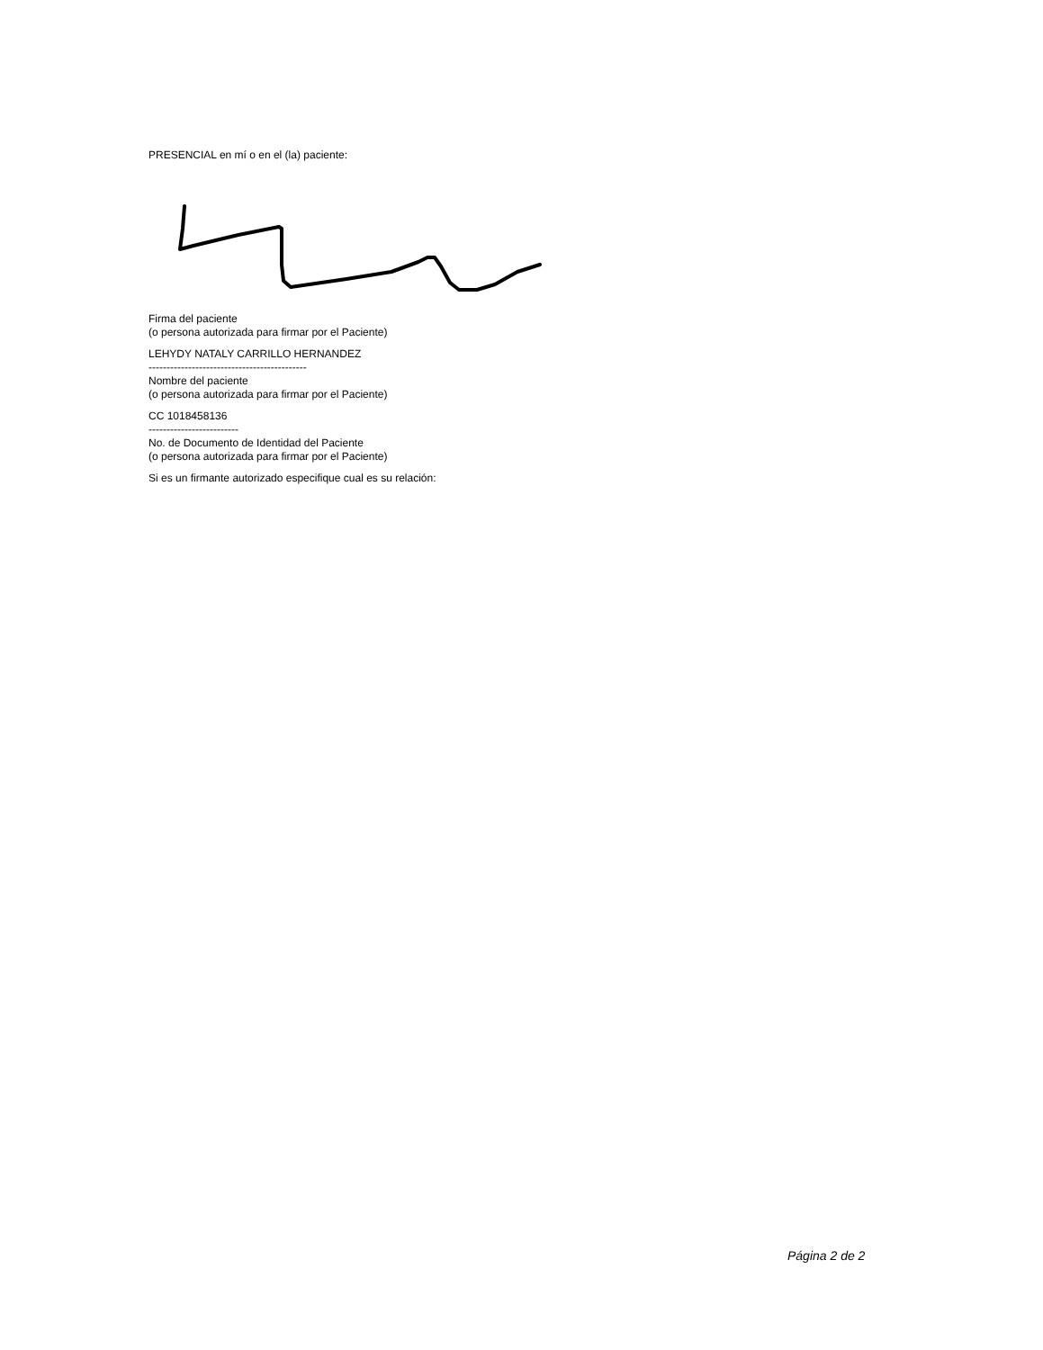PRESENCIAL en mí o en el (la) paciente:
Firma del paciente
(o persona autorizada para firmar por el Paciente)
LEHYDY NATALY CARRILLO HERNANDEZ
--------------------------------------------
Nombre del paciente
(o persona autorizada para firmar por el Paciente)
CC 1018458136
-------------------------
No. de Documento de Identidad del Paciente
(o persona autorizada para firmar por el Paciente)
Si es un firmante autorizado especifique cual es su relación:
Página 2 de 2